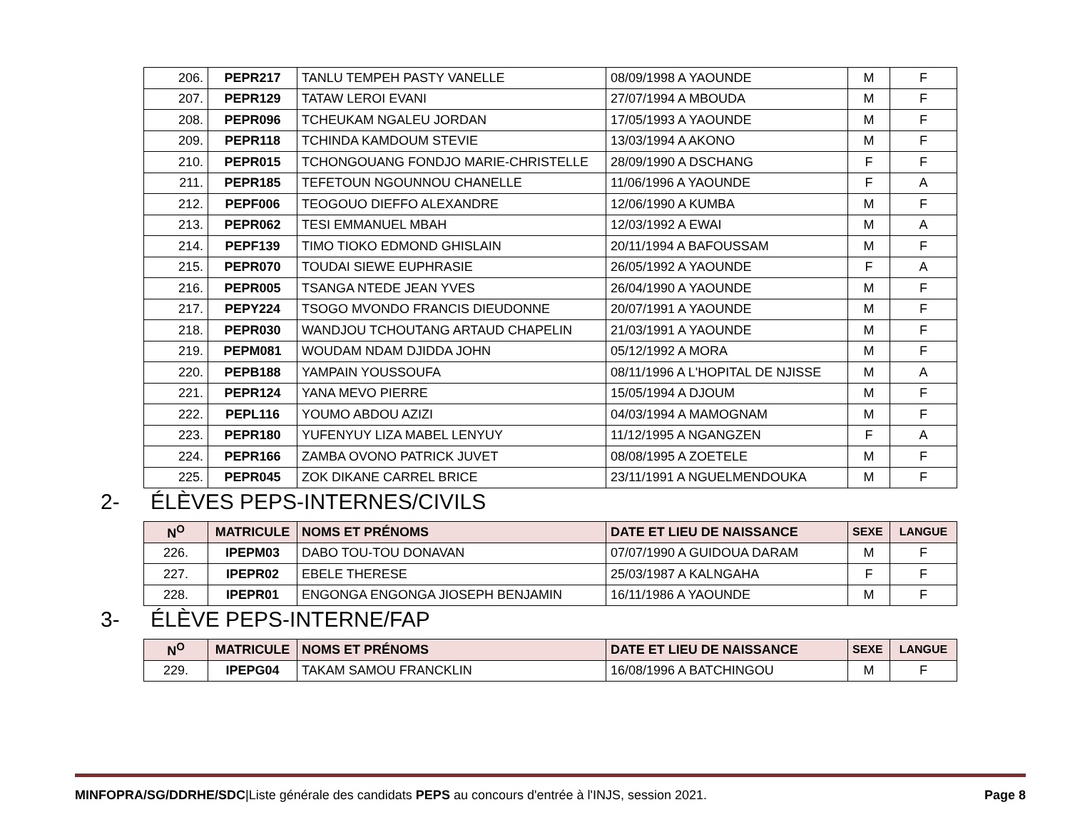| 206. | PEPR217 | TANLU TEMPEH PASTY VANELLE | 08/09/1998 A YAOUNDE | M | F |
| 207. | PEPR129 | TATAW LEROI EVANI | 27/07/1994 A MBOUDA | M | F |
| 208. | PEPR096 | TCHEUKAM NGALEU JORDAN | 17/05/1993 A YAOUNDE | M | F |
| 209. | PEPR118 | TCHINDA KAMDOUM STEVIE | 13/03/1994 A AKONO | M | F |
| 210. | PEPR015 | TCHONGOUANG FONDJO MARIE-CHRISTELLE | 28/09/1990 A DSCHANG | F | F |
| 211. | PEPR185 | TEFETOUN NGOUNNOU CHANELLE | 11/06/1996 A YAOUNDE | F | A |
| 212. | PEPF006 | TEOGOUO DIEFFO ALEXANDRE | 12/06/1990 A KUMBA | M | F |
| 213. | PEPR062 | TESI EMMANUEL MBAH | 12/03/1992 A EWAI | M | A |
| 214. | PEPF139 | TIMO TIOKO EDMOND GHISLAIN | 20/11/1994 A BAFOUSSAM | M | F |
| 215. | PEPR070 | TOUDAI SIEWE EUPHRASIE | 26/05/1992 A YAOUNDE | F | A |
| 216. | PEPR005 | TSANGA NTEDE JEAN YVES | 26/04/1990 A YAOUNDE | M | F |
| 217. | PEPY224 | TSOGO MVONDO FRANCIS DIEUDONNE | 20/07/1991 A YAOUNDE | M | F |
| 218. | PEPR030 | WANDJOU TCHOUTANG ARTAUD CHAPELIN | 21/03/1991 A YAOUNDE | M | F |
| 219. | PEPM081 | WOUDAM NDAM DJIDDA JOHN | 05/12/1992 A MORA | M | F |
| 220. | PEPB188 | YAMPAIN YOUSSOUFA | 08/11/1996 A L'HOPITAL DE NJISSE | M | A |
| 221. | PEPR124 | YANA MEVO PIERRE | 15/05/1994 A DJOUM | M | F |
| 222. | PEPL116 | YOUMO ABDOU AZIZI | 04/03/1994 A MAMOGNAM | M | F |
| 223. | PEPR180 | YUFENYUY LIZA MABEL LENYUY | 11/12/1995 A NGANGZEN | F | A |
| 224. | PEPR166 | ZAMBA OVONO PATRICK JUVET | 08/08/1995 A ZOETELE | M | F |
| 225. | PEPR045 | ZOK DIKANE CARREL BRICE | 23/11/1991 A NGUELMENDOUKA | M | F |
2- ÉLÈVES PEPS-INTERNES/CIVILS
| N<sup>O</sup> | MATRICULE | NOMS ET PRÉNOMS | DATE ET LIEU DE NAISSANCE | SEXE | LANGUE |
| --- | --- | --- | --- | --- | --- |
| 226. | IPEPM03 | DABO TOU-TOU DONAVAN | 07/07/1990 A GUIDOUA DARAM | M | F |
| 227. | IPEPR02 | EBELE THERESE | 25/03/1987 A KALNGAHA | F | F |
| 228. | IPEPR01 | ENGONGA ENGONGA JIOSEPH BENJAMIN | 16/11/1986 A YAOUNDE | M | F |
3- ÉLÈVE PEPS-INTERNE/FAP
| N<sup>O</sup> | MATRICULE | NOMS ET PRÉNOMS | DATE ET LIEU DE NAISSANCE | SEXE | LANGUE |
| --- | --- | --- | --- | --- | --- |
| 229. | IPEPG04 | TAKAM SAMOU FRANCKLIN | 16/08/1996 A BATCHINGOU | M | F |
MINFOPRA/SG/DDRHE/SDC|Liste générale des candidats PEPS au concours d'entrée à l'INJS, session 2021.
Page 8